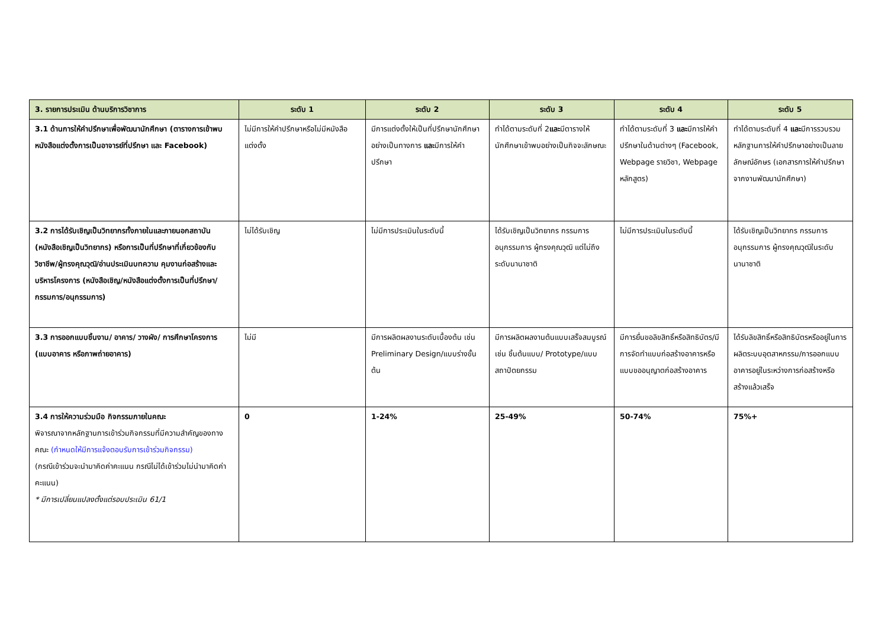| 3. รายการประเมิน ด้านบริการวิชาการ | ระดับ 1 | ระดับ 2 | ระดับ 3 | ระดับ 4 | ระดับ 5 |
| --- | --- | --- | --- | --- | --- |
| 3.1 ด้านการให้คำปรึกษาเพื่อพัฒนานักศึกษา (ตารางการเข้าพบ หนังสือแต่งตั้งการเป็นอาจารย์ที่ปรึกษา และ Facebook) | ไม่มีการให้คำปรึกษาหรือไม่มีหนังสือแต่งตั้ง | มีการแต่งตั้งให้เป็นที่ปรึกษานักศึกษาอย่างเป็นทางการ และ มีการให้คำปรึกษา | ทำได้ตามระดับที่ 2 และ มีตารางให้นักศึกษาเข้าพบอย่างเป็นกิจจะลักษณะ | ทำได้ตามระดับที่ 3 และ มีการให้คำปรึกษาในด้านต่างๆ (Facebook, Webpage รายวิชา, Webpage หลักสูตร) | ทำได้ตามระดับที่ 4 และ มีการรวบรวมหลักฐานการให้คำปรึกษาอย่างเป็นลายลักษณ์อักษร (เอกสารการให้คำปรึกษาจากงานพัฒนานักศึกษา) |
| 3.2 การได้รับเชิญเป็นวิทยากรทั้งภายในและภายนอกสถาบัน (หนังสือเชิญเป็นวิทยากร) หรือการเป็นที่ปรึกษาที่เกี่ยวข้องกับวิชาชีพ/ผู้ทรงคุณวุฒิ/อ่านประเมินบทความ คุมงานก่อสร้างและบริหารโครงการ (หนังสือเชิญ/หนังสือแต่งตั้งการเป็นที่ปรึกษา/กรรมการ/อนุกรรมการ) | ไม่ได้รับเชิญ | ไม่มีการประเมินในระดับนี้ | ได้รับเชิญเป็นวิทยากร กรรมการ อนุกรรมการ ผู้ทรงคุณวุฒิ แต่ไม่ถึงระดับนานาชาติ | ไม่มีการประเมินในระดับนี้ | ได้รับเชิญเป็นวิทยากร กรรมการ อนุกรรมการ ผู้ทรงคุณวุฒิในระดับนานาชาติ |
| 3.3 การออกแบบชิ้นงาน/ อาคาร/ วางผัง/ การศึกษาโครงการ (แบบอาคาร หรือภาพถ่ายอาคาร) | ไม่มี | มีการผลิตผลงานระดับเบื้องต้น เช่น Preliminary Design/แบบร่างขั้นต้น | มีการผลิตผลงานต้นแบบเสร็จสมบูรณ์เช่น ชิ้นต้นแบบ/ Prototype/แบบสถาปัตยกรรม | มีการยื่นขอลิขสิทธิ์หรือสิทธิบัตร/มีการจัดทำแบบก่อสร้างอาคารหรือแบบขออนุญาตก่อสร้างอาคาร | ได้รับลิขสิทธิ์หรือสิทธิบัตรหรืออยู่ในการผลิตระบบอุตสาหกรรม/การออกแบบอาคารอยู่ในระหว่างการก่อสร้างหรือสร้างแล้วเสร็จ |
| 3.4 การให้ความร่วมมือ กิจกรรมภายในคณะ พิจารณาจากหลักฐานการเข้าร่วมกิจกรรมที่มีความสำคัญของทางคณะ (กำหนดให้มีการแจ้งตอบรับการเข้าร่วมกิจกรรม) (กรณีเข้าร่วมจะนำมาคิดค่าคะแนน กรณีไม่ได้เข้าร่วมไม่นำมาคิดค่าคะแนน) * มีการเปลี่ยนแปลงตั้งแต่รอบประเมิน 61/1 | 0 | 1-24% | 25-49% | 50-74% | 75%+ |